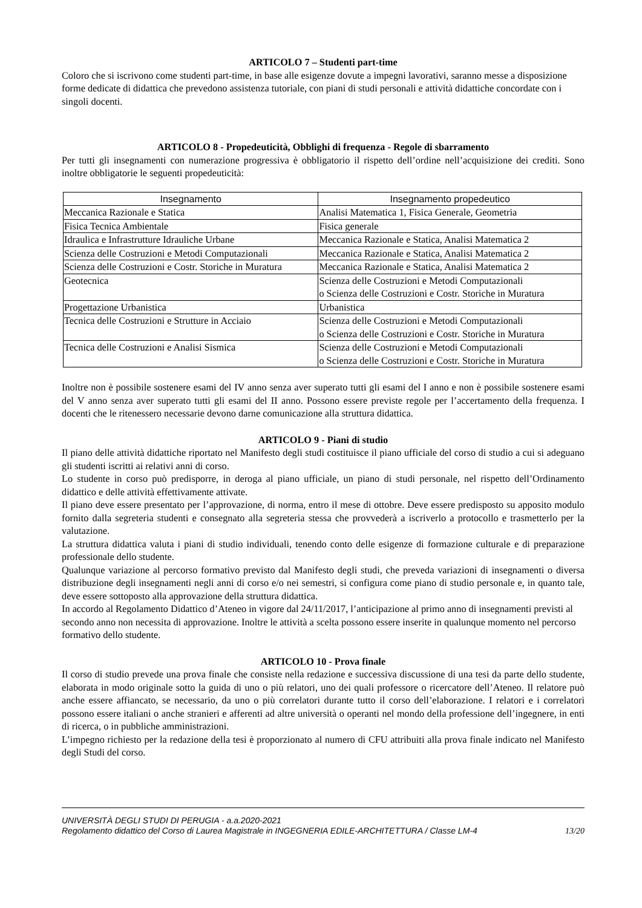ARTICOLO 7 – Studenti part-time
Coloro che si iscrivono come studenti part-time, in base alle esigenze dovute a impegni lavorativi, saranno messe a disposizione forme dedicate di didattica che prevedono assistenza tutoriale, con piani di studi personali e attività didattiche concordate con i singoli docenti.
ARTICOLO 8 - Propedeuticità, Obblighi di frequenza - Regole di sbarramento
Per tutti gli insegnamenti con numerazione progressiva è obbligatorio il rispetto dell’ordine nell’acquisizione dei crediti. Sono inoltre obbligatorie le seguenti propedeuticità:
| Insegnamento | Insegnamento propedeutico |
| --- | --- |
| Meccanica Razionale e Statica | Analisi Matematica 1, Fisica Generale, Geometria |
| Fisica Tecnica Ambientale | Fisica generale |
| Idraulica e Infrastrutture Idrauliche Urbane | Meccanica Razionale e Statica, Analisi Matematica 2 |
| Scienza delle Costruzioni e Metodi Computazionali | Meccanica Razionale e Statica, Analisi Matematica 2 |
| Scienza delle Costruzioni e Costr. Storiche in Muratura | Meccanica Razionale e Statica, Analisi Matematica 2 |
| Geotecnica | Scienza delle Costruzioni e Metodi Computazionali o Scienza delle Costruzioni e Costr. Storiche in Muratura |
| Progettazione Urbanistica | Urbanistica |
| Tecnica delle Costruzioni e Strutture in Acciaio | Scienza delle Costruzioni e Metodi Computazionali o Scienza delle Costruzioni e Costr. Storiche in Muratura |
| Tecnica delle Costruzioni e Analisi Sismica | Scienza delle Costruzioni e Metodi Computazionali o Scienza delle Costruzioni e Costr. Storiche in Muratura |
Inoltre non è possibile sostenere esami del IV anno senza aver superato tutti gli esami del I anno e non è possibile sostenere esami del V anno senza aver superato tutti gli esami del II anno. Possono essere previste regole per l’accertamento della frequenza. I docenti che le ritenessero necessarie devono darne comunicazione alla struttura didattica.
ARTICOLO 9 - Piani di studio
Il piano delle attività didattiche riportato nel Manifesto degli studi costituisce il piano ufficiale del corso di studio a cui si adeguano gli studenti iscritti ai relativi anni di corso.
Lo studente in corso può predisporre, in deroga al piano ufficiale, un piano di studi personale, nel rispetto dell’Ordinamento didattico e delle attività effettivamente attivate.
Il piano deve essere presentato per l’approvazione, di norma, entro il mese di ottobre. Deve essere predisposto su apposito modulo fornito dalla segreteria studenti e consegnato alla segreteria stessa che provvederà a iscriverlo a protocollo e trasmetterlo per la valutazione.
La struttura didattica valuta i piani di studio individuali, tenendo conto delle esigenze di formazione culturale e di preparazione professionale dello studente.
Qualunque variazione al percorso formativo previsto dal Manifesto degli studi, che preveda variazioni di insegnamenti o diversa distribuzione degli insegnamenti negli anni di corso e/o nei semestri, si configura come piano di studio personale e, in quanto tale, deve essere sottoposto alla approvazione della struttura didattica.
In accordo al Regolamento Didattico d’Ateneo in vigore dal 24/11/2017, l’anticipazione al primo anno di insegnamenti previsti al secondo anno non necessita di approvazione. Inoltre le attività a scelta possono essere inserite in qualunque momento nel percorso formativo dello studente.
ARTICOLO 10 - Prova finale
Il corso di studio prevede una prova finale che consiste nella redazione e successiva discussione di una tesi da parte dello studente, elaborata in modo originale sotto la guida di uno o più relatori, uno dei quali professore o ricercatore dell’Ateneo. Il relatore può anche essere affiancato, se necessario, da uno o più correlatori durante tutto il corso dell’elaborazione. I relatori e i correlatori possono essere italiani o anche stranieri e afferenti ad altre università o operanti nel mondo della professione dell’ingegnere, in enti di ricerca, o in pubbliche amministrazioni.
L’impegno richiesto per la redazione della tesi è proporzionato al numero di CFU attribuiti alla prova finale indicato nel Manifesto degli Studi del corso.
UNIVERSITÀ DEGLI STUDI DI PERUGIA - a.a.2020-2021
Regolamento didattico del Corso di Laurea Magistrale in INGEGNERIA EDILE-ARCHITETTURA / Classe LM-4 13/20